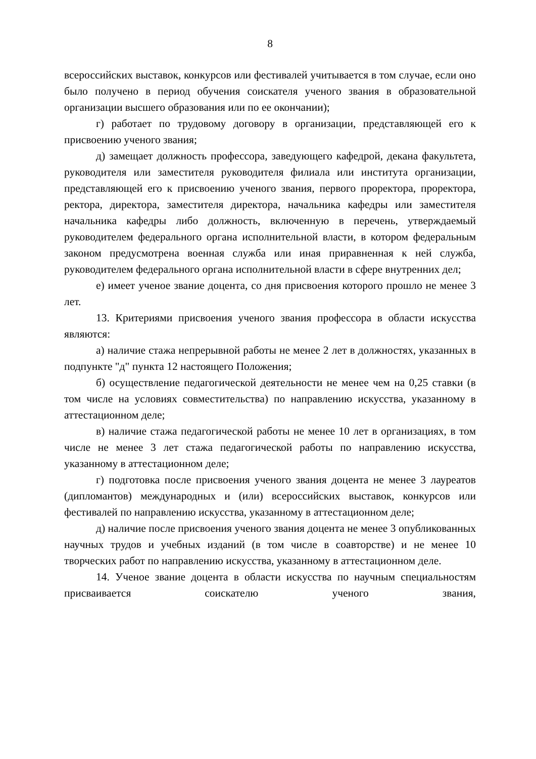8
всероссийских выставок, конкурсов или фестивалей учитывается в том случае, если оно было получено в период обучения соискателя ученого звания в образовательной организации высшего образования или по ее окончании);
г) работает по трудовому договору в организации, представляющей его к присвоению ученого звания;
д) замещает должность профессора, заведующего кафедрой, декана факультета, руководителя или заместителя руководителя филиала или института организации, представляющей его к присвоению ученого звания, первого проректора, проректора, ректора, директора, заместителя директора, начальника кафедры или заместителя начальника кафедры либо должность, включенную в перечень, утверждаемый руководителем федерального органа исполнительной власти, в котором федеральным законом предусмотрена военная служба или иная приравненная к ней служба, руководителем федерального органа исполнительной власти в сфере внутренних дел;
е) имеет ученое звание доцента, со дня присвоения которого прошло не менее 3 лет.
13. Критериями присвоения ученого звания профессора в области искусства являются:
а) наличие стажа непрерывной работы не менее 2 лет в должностях, указанных в подпункте "д" пункта 12 настоящего Положения;
б) осуществление педагогической деятельности не менее чем на 0,25 ставки (в том числе на условиях совместительства) по направлению искусства, указанному в аттестационном деле;
в) наличие стажа педагогической работы не менее 10 лет в организациях, в том числе не менее 3 лет стажа педагогической работы по направлению искусства, указанному в аттестационном деле;
г) подготовка после присвоения ученого звания доцента не менее 3 лауреатов (дипломантов) международных и (или) всероссийских выставок, конкурсов или фестивалей по направлению искусства, указанному в аттестационном деле;
д) наличие после присвоения ученого звания доцента не менее 3 опубликованных научных трудов и учебных изданий (в том числе в соавторстве) и не менее 10 творческих работ по направлению искусства, указанному в аттестационном деле.
14. Ученое звание доцента в области искусства по научным специальностям присваивается соискателю ученого звания,